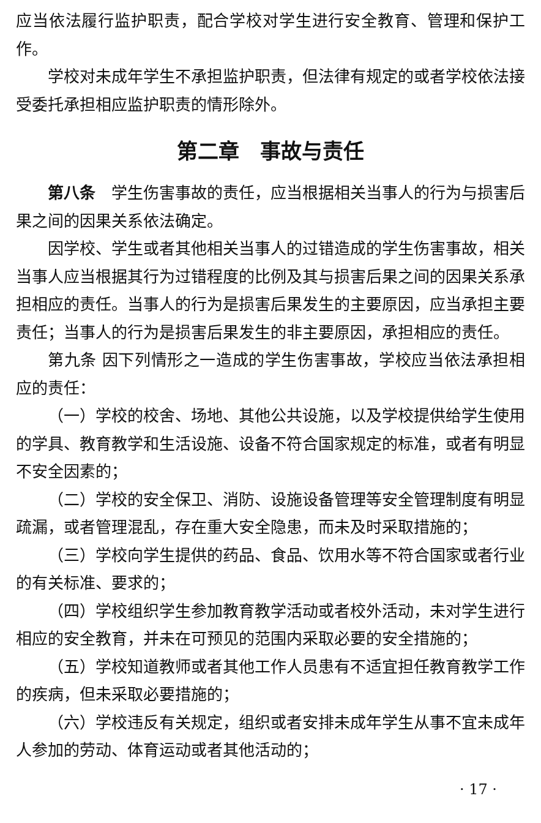应当依法履行监护职责，配合学校对学生进行安全教育、管理和保护工作。
学校对未成年学生不承担监护职责，但法律有规定的或者学校依法接受委托承担相应监护职责的情形除外。
第二章　事故与责任
第八条　学生伤害事故的责任，应当根据相关当事人的行为与损害后果之间的因果关系依法确定。
因学校、学生或者其他相关当事人的过错造成的学生伤害事故，相关当事人应当根据其行为过错程度的比例及其与损害后果之间的因果关系承担相应的责任。当事人的行为是损害后果发生的主要原因，应当承担主要责任；当事人的行为是损害后果发生的非主要原因，承担相应的责任。
第九条 因下列情形之一造成的学生伤害事故，学校应当依法承担相应的责任：
（一）学校的校舍、场地、其他公共设施，以及学校提供给学生使用的学具、教育教学和生活设施、设备不符合国家规定的标准，或者有明显不安全因素的；
（二）学校的安全保卫、消防、设施设备管理等安全管理制度有明显疏漏，或者管理混乱，存在重大安全隐患，而未及时采取措施的；
（三）学校向学生提供的药品、食品、饮用水等不符合国家或者行业的有关标准、要求的；
（四）学校组织学生参加教育教学活动或者校外活动，未对学生进行相应的安全教育，并未在可预见的范围内采取必要的安全措施的；
（五）学校知道教师或者其他工作人员患有不适宜担任教育教学工作的疾病，但未采取必要措施的；
（六）学校违反有关规定，组织或者安排未成年学生从事不宜未成年人参加的劳动、体育运动或者其他活动的；
· 17 ·